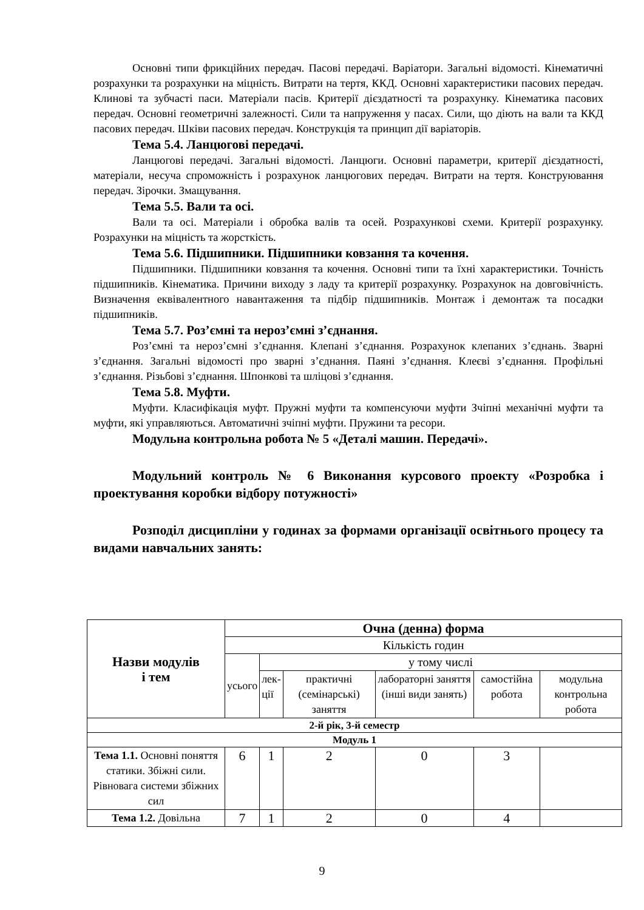Основні типи фрикційних передач. Пасові передачі. Варіатори. Загальні відомості. Кінематичні розрахунки та розрахунки на міцність. Витрати на тертя, ККД. Основні характеристики пасових передач. Клинові та зубчасті паси. Матеріали пасів. Критерії дієздатності та розрахунку. Кінематика пасових передач. Основні геометричні залежності. Сили та напруження у пасах. Сили, що діють на вали та ККД пасових передач. Шківи пасових передач. Конструкція та принцип дії варіаторів.
Тема 5.4. Ланцюгові передачі.
Ланцюгові передачі. Загальні відомості. Ланцюги. Основні параметри, критерії дієздатності, матеріали, несуча спроможність і розрахунок ланцюгових передач. Витрати на тертя. Конструювання передач. Зірочки. Змащування.
Тема 5.5. Вали та осі.
Вали та осі. Матеріали і обробка валів та осей. Розрахункові схеми. Критерії розрахунку. Розрахунки на міцність та жорсткість.
Тема 5.6. Підшипники. Підшипники ковзання та кочення.
Підшипники. Підшипники ковзання та кочення. Основні типи та їхні характеристики. Точність підшипників. Кінематика. Причини виходу з ладу та критерії розрахунку. Розрахунок на довговічність. Визначення еквівалентного навантаження та підбір підшипників. Монтаж і демонтаж та посадки підшипників.
Тема 5.7. Роз’ємні та нероз’ємні з’єднання.
Роз’ємні та нероз’ємні з’єднання. Клепані з’єднання. Розрахунок клепаних з’єднань. Зварні з’єднання. Загальні відомості про зварні з’єднання. Паяні з’єднання. Клеєві з’єднання. Профільні з’єднання. Різьбові з’єднання. Шпонкові та шліцові з’єднання.
Тема 5.8. Муфти.
Муфти. Класифікація муфт. Пружні муфти та компенсуючи муфти Зчіпні механічні муфти та муфти, які управляються. Автоматичні зчіпні муфти. Пружини та ресори.
Модульна контрольна робота № 5 «Деталі машин. Передачі».
Модульний контроль № 6 Виконання курсового проекту «Розробка і проектування коробки відбору потужності»
Розподіл дисципліни у годинах за формами організації освітнього процесу та видами навчальних занять:
| Назви модулів і тем | Очна (денна) форма | | | | | |
| --- | --- | --- | --- | --- | --- | --- |
| | Кількість годин | | | | | |
| | усього | у тому числі | | | | |
| | | лек- ції | практичні (семінарські) заняття | лабораторні заняття (інші види занять) | самостійна робота | модульна контрольна робота |
| 2-й рік, 3-й семестр | | | | | | |
| Модуль 1 | | | | | | |
| Тема 1.1. Основні поняття статики. Збіжні сили. Рівновага системи збіжних сил | 6 | 1 | 2 | 0 | 3 | |
| Тема 1.2. Довільна | 7 | 1 | 2 | 0 | 4 | |
9